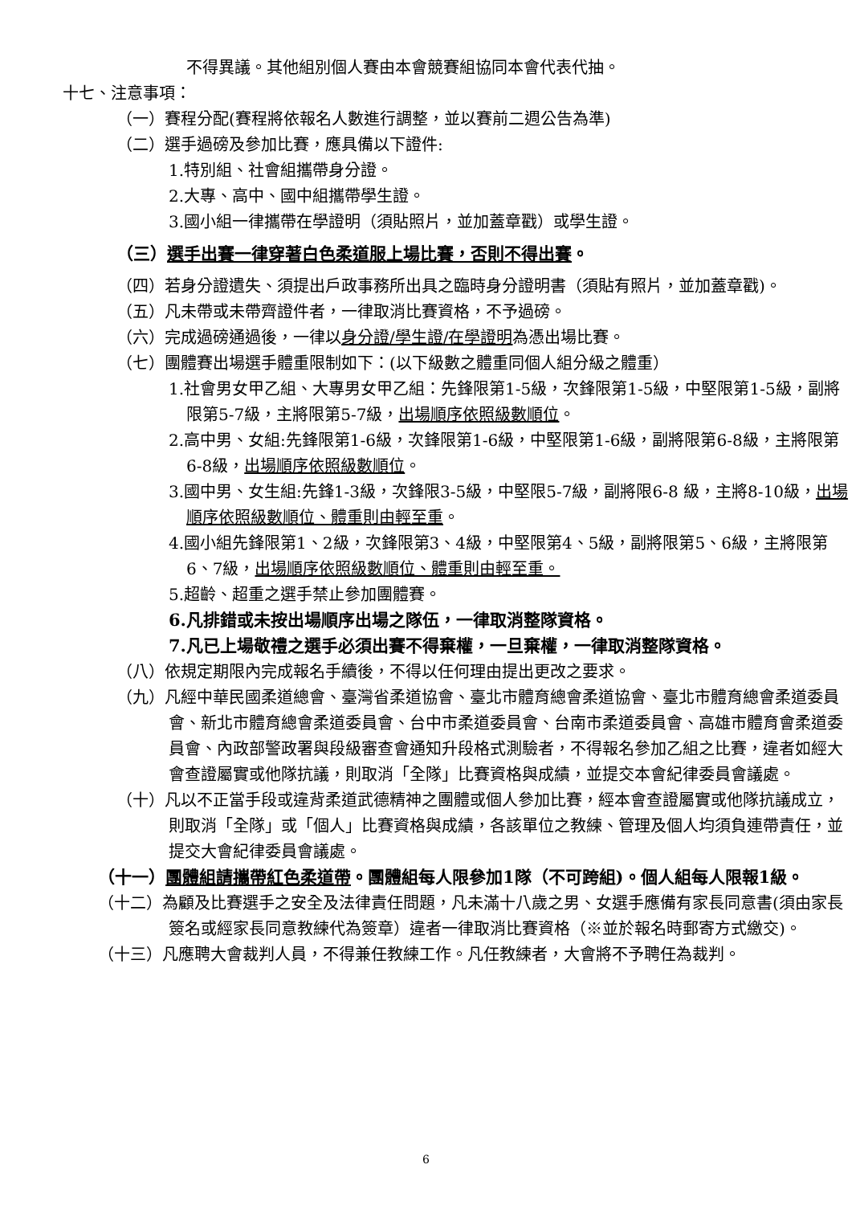不得異議。其他組別個人賽由本會競賽組協同本會代表代抽。
十七、注意事項：
（一）賽程分配(賽程將依報名人數進行調整，並以賽前二週公告為準)
（二）選手過磅及參加比賽，應具備以下證件:
1.特別組、社會組攜帶身分證。
2.大專、高中、國中組攜帶學生證。
3.國小組一律攜帶在學證明（須貼照片，並加蓋章戳）或學生證。
（三）選手出賽一律穿著白色柔道服上場比賽，否則不得出賽。
（四）若身分證遺失、須提出戶政事務所出具之臨時身分證明書（須貼有照片，並加蓋章戳)。
（五）凡未帶或未帶齊證件者，一律取消比賽資格，不予過磅。
（六）完成過磅通過後，一律以身分證/學生證/在學證明為憑出場比賽。
（七）團體賽出場選手體重限制如下：(以下級數之體重同個人組分級之體重）
1.社會男女甲乙組、大專男女甲乙組：先鋒限第1-5級，次鋒限第1-5級，中堅限第1-5級，副將限第5-7級，主將限第5-7級，出場順序依照級數順位。
2.高中男、女組:先鋒限第1-6級，次鋒限第1-6級，中堅限第1-6級，副將限第6-8級，主將限第6-8級，出場順序依照級數順位。
3.國中男、女生組:先鋒1-3級，次鋒限3-5級，中堅限5-7級，副將限6-8 級，主將8-10級，出場順序依照級數順位、體重則由輕至重。
4.國小組先鋒限第1、2級，次鋒限第3、4級，中堅限第4、5級，副將限第5、6級，主將限第6、7級，出場順序依照級數順位、體重則由輕至重。
5.超齡、超重之選手禁止參加團體賽。
6.凡排錯或未按出場順序出場之隊伍，一律取消整隊資格。
7.凡已上場敬禮之選手必須出賽不得棄權，一旦棄權，一律取消整隊資格。
（八）依規定期限內完成報名手續後，不得以任何理由提出更改之要求。
（九）凡經中華民國柔道總會、臺灣省柔道協會、臺北市體育總會柔道協會、臺北市體育總會柔道委員會、新北市體育總會柔道委員會、台中市柔道委員會、台南市柔道委員會、高雄市體育會柔道委員會、內政部警政署與段級審查會通知升段格式測驗者，不得報名參加乙組之比賽，違者如經大會查證屬實或他隊抗議，則取消「全隊」比賽資格與成績，並提交本會紀律委員會議處。
（十）凡以不正當手段或違背柔道武德精神之團體或個人參加比賽，經本會查證屬實或他隊抗議成立，則取消「全隊」或「個人」比賽資格與成績，各該單位之教練、管理及個人均須負連帶責任，並提交大會紀律委員會議處。
（十一）團體組請攜帶紅色柔道帶。團體組每人限參加1隊（不可跨組)。個人組每人限報1級。
（十二）為顧及比賽選手之安全及法律責任問題，凡未滿十八歲之男、女選手應備有家長同意書(須由家長簽名或經家長同意教練代為簽章）違者一律取消比賽資格（※並於報名時郵寄方式繳交)。
（十三）凡應聘大會裁判人員，不得兼任教練工作。凡任教練者，大會將不予聘任為裁判。
6